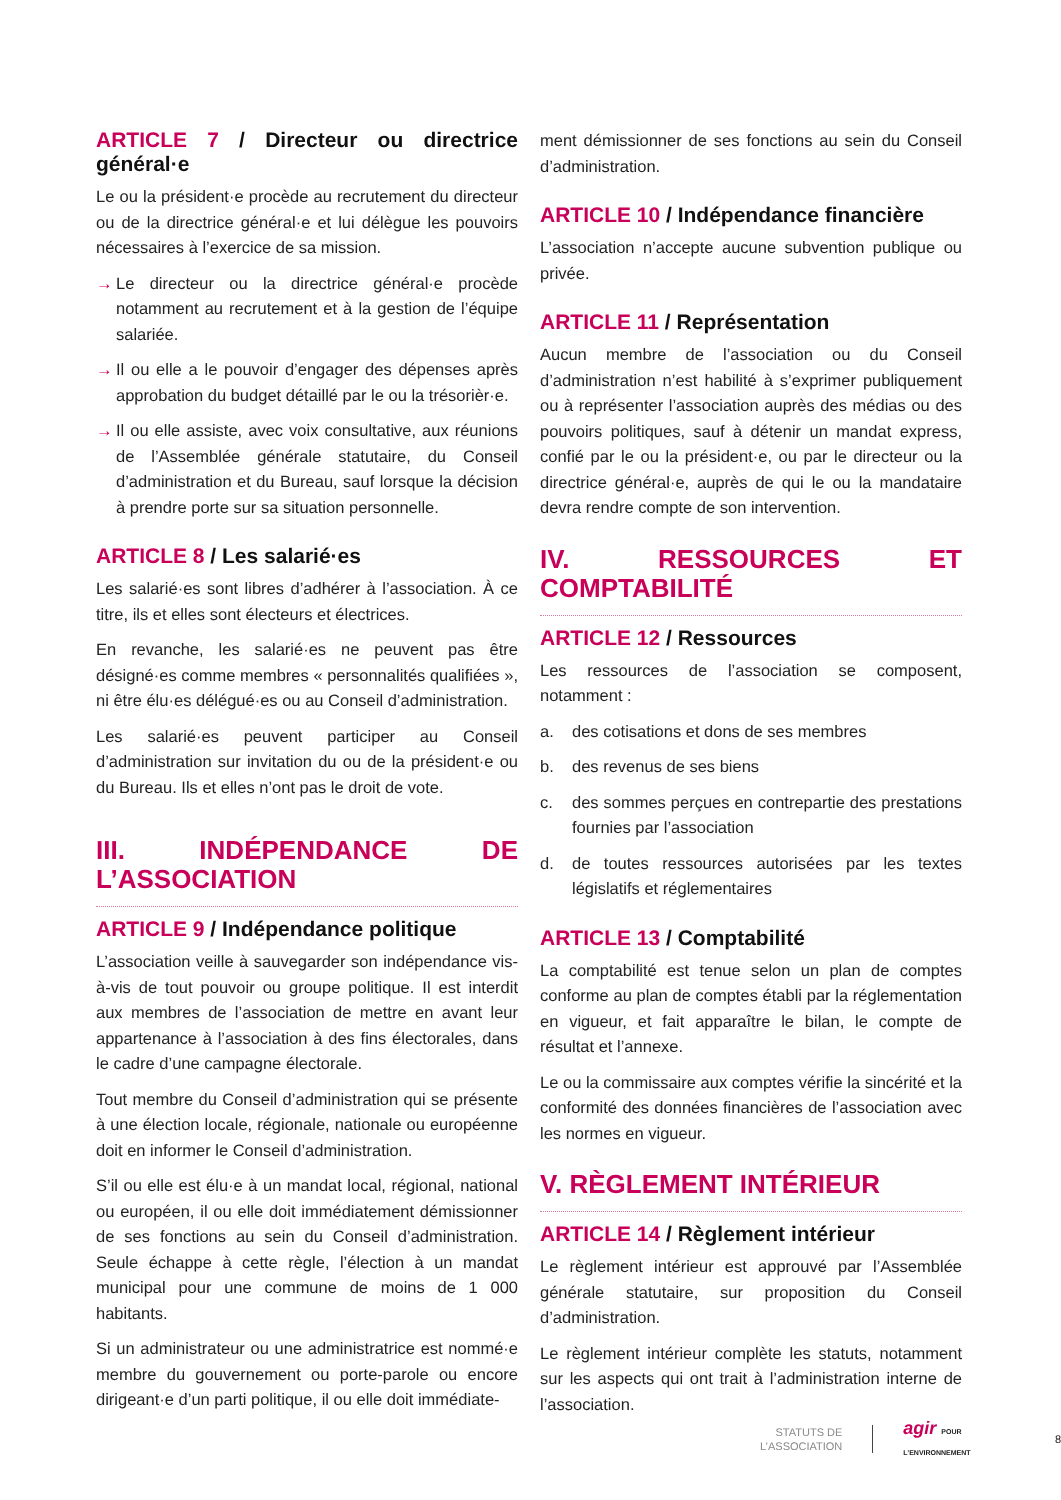ARTICLE 7 / Directeur ou directrice général·e
Le ou la président·e procède au recrutement du directeur ou de la directrice général·e et lui délègue les pouvoirs nécessaires à l’exercice de sa mission.
→ Le directeur ou la directrice général·e procède notamment au recrutement et à la gestion de l’équipe salariée.
→ Il ou elle a le pouvoir d’engager des dépenses après approbation du budget détaillé par le ou la trésorièr·e.
→ Il ou elle assiste, avec voix consultative, aux réunions de l’Assemblée générale statutaire, du Conseil d’administration et du Bureau, sauf lorsque la décision à prendre porte sur sa situation personnelle.
ARTICLE 8 / Les salarié·es
Les salarié·es sont libres d’adhérer à l’association. À ce titre, ils et elles sont électeurs et électrices.
En revanche, les salarié·es ne peuvent pas être désigné·es comme membres « personnalités qualifiées », ni être élu·es délégué·es ou au Conseil d’administration.
Les salarié·es peuvent participer au Conseil d’administration sur invitation du ou de la président·e ou du Bureau. Ils et elles n’ont pas le droit de vote.
III. INDÉPENDANCE DE L’ASSOCIATION
ARTICLE 9 / Indépendance politique
L’association veille à sauvegarder son indépendance vis-à-vis de tout pouvoir ou groupe politique. Il est interdit aux membres de l’association de mettre en avant leur appartenance à l’association à des fins électorales, dans le cadre d’une campagne électorale.
Tout membre du Conseil d’administration qui se présente à une élection locale, régionale, nationale ou européenne doit en informer le Conseil d’administration.
S’il ou elle est élu·e à un mandat local, régional, national ou européen, il ou elle doit immédiatement démissionner de ses fonctions au sein du Conseil d’administration. Seule échappe à cette règle, l’élection à un mandat municipal pour une commune de moins de 1 000 habitants.
Si un administrateur ou une administratrice est nommé·e membre du gouvernement ou porte-parole ou encore dirigeant·e d’un parti politique, il ou elle doit immédiate-
ment démissionner de ses fonctions au sein du Conseil d’administration.
ARTICLE 10 / Indépendance financière
L’association n’accepte aucune subvention publique ou privée.
ARTICLE 11 / Représentation
Aucun membre de l’association ou du Conseil d’administration n’est habilité à s’exprimer publiquement ou à représenter l’association auprès des médias ou des pouvoirs politiques, sauf à détenir un mandat express, confié par le ou la président·e, ou par le directeur ou la directrice général·e, auprès de qui le ou la mandataire devra rendre compte de son intervention.
IV. RESSOURCES ET COMPTABILITÉ
ARTICLE 12 / Ressources
Les ressources de l’association se composent, notamment :
a. des cotisations et dons de ses membres
b. des revenus de ses biens
c. des sommes perçues en contrepartie des prestations fournies par l’association
d. de toutes ressources autorisées par les textes législatifs et réglementaires
ARTICLE 13 / Comptabilité
La comptabilité est tenue selon un plan de comptes conforme au plan de comptes établi par la réglementation en vigueur, et fait apparaître le bilan, le compte de résultat et l’annexe.
Le ou la commissaire aux comptes vérifie la sincérité et la conformité des données financières de l’association avec les normes en vigueur.
V. RÈGLEMENT INTÉRIEUR
ARTICLE 14 / Règlement intérieur
Le règlement intérieur est approuvé par l’Assemblée générale statutaire, sur proposition du Conseil d’administration.
Le règlement intérieur complète les statuts, notamment sur les aspects qui ont trait à l’administration interne de l’association.
STATUTS DE
L’ASSOCIATION
agir POUR L’ENVIRONNEMENT
8